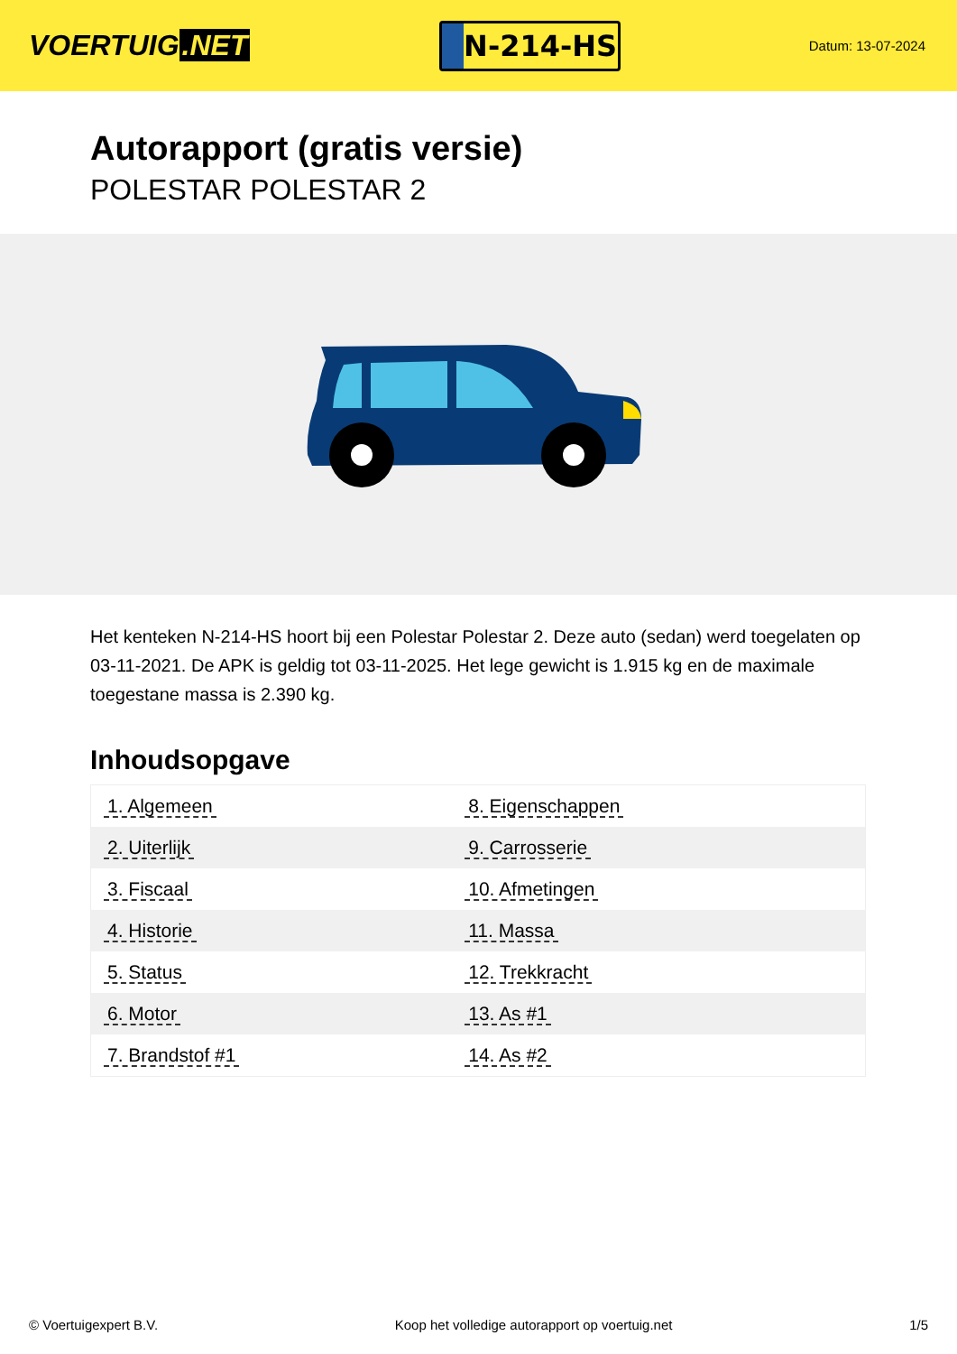VOERTUIG.NET
N-214-HS
Datum: 13-07-2024
Autorapport (gratis versie)
POLESTAR POLESTAR 2
Het kenteken N-214-HS hoort bij een Polestar Polestar 2. Deze auto (sedan) werd toegelaten op 03-11-2021. De APK is geldig tot 03-11-2025. Het lege gewicht is 1.915 kg en de maximale toegestane massa is 2.390 kg.
Inhoudsopgave
| 1. Algemeen | 8. Eigenschappen |
| 2. Uiterlijk | 9. Carrosserie |
| 3. Fiscaal | 10. Afmetingen |
| 4. Historie | 11. Massa |
| 5. Status | 12. Trekkracht |
| 6. Motor | 13. As #1 |
| 7. Brandstof #1 | 14. As #2 |
© Voertuigexpert B.V. Koop het volledige autorapport op voertuig.net 1/5